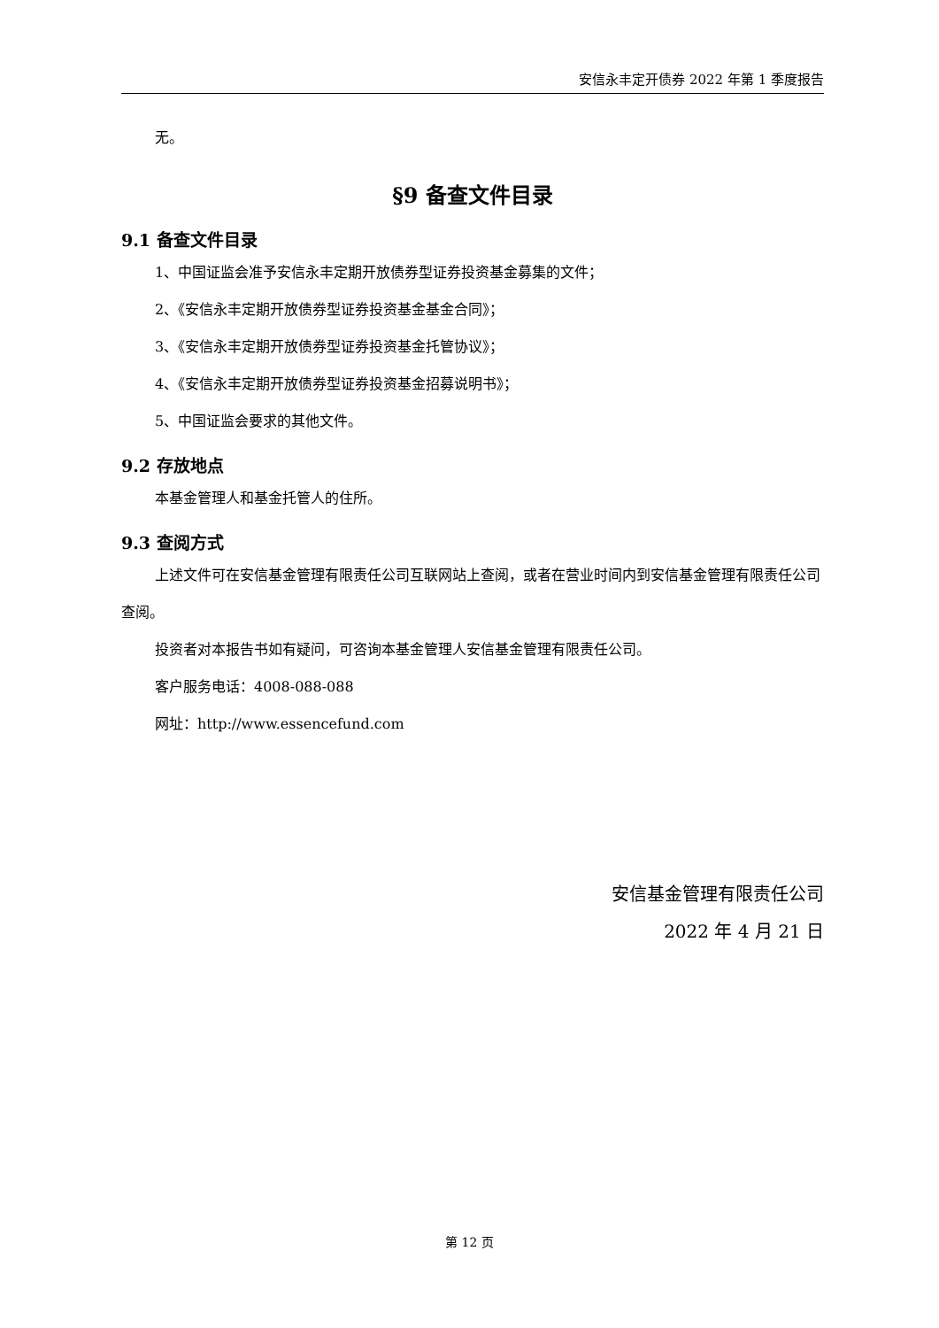安信永丰定开债券 2022 年第 1 季度报告
无。
§9 备查文件目录
9.1 备查文件目录
1、中国证监会准予安信永丰定期开放债券型证券投资基金募集的文件；
2、《安信永丰定期开放债券型证券投资基金基金合同》；
3、《安信永丰定期开放债券型证券投资基金托管协议》；
4、《安信永丰定期开放债券型证券投资基金招募说明书》；
5、中国证监会要求的其他文件。
9.2 存放地点
本基金管理人和基金托管人的住所。
9.3 查阅方式
上述文件可在安信基金管理有限责任公司互联网站上查阅，或者在营业时间内到安信基金管理有限责任公司查阅。
投资者对本报告书如有疑问，可咨询本基金管理人安信基金管理有限责任公司。
客户服务电话：4008-088-088
网址：http://www.essencefund.com
安信基金管理有限责任公司
2022 年 4 月 21 日
第 12 页